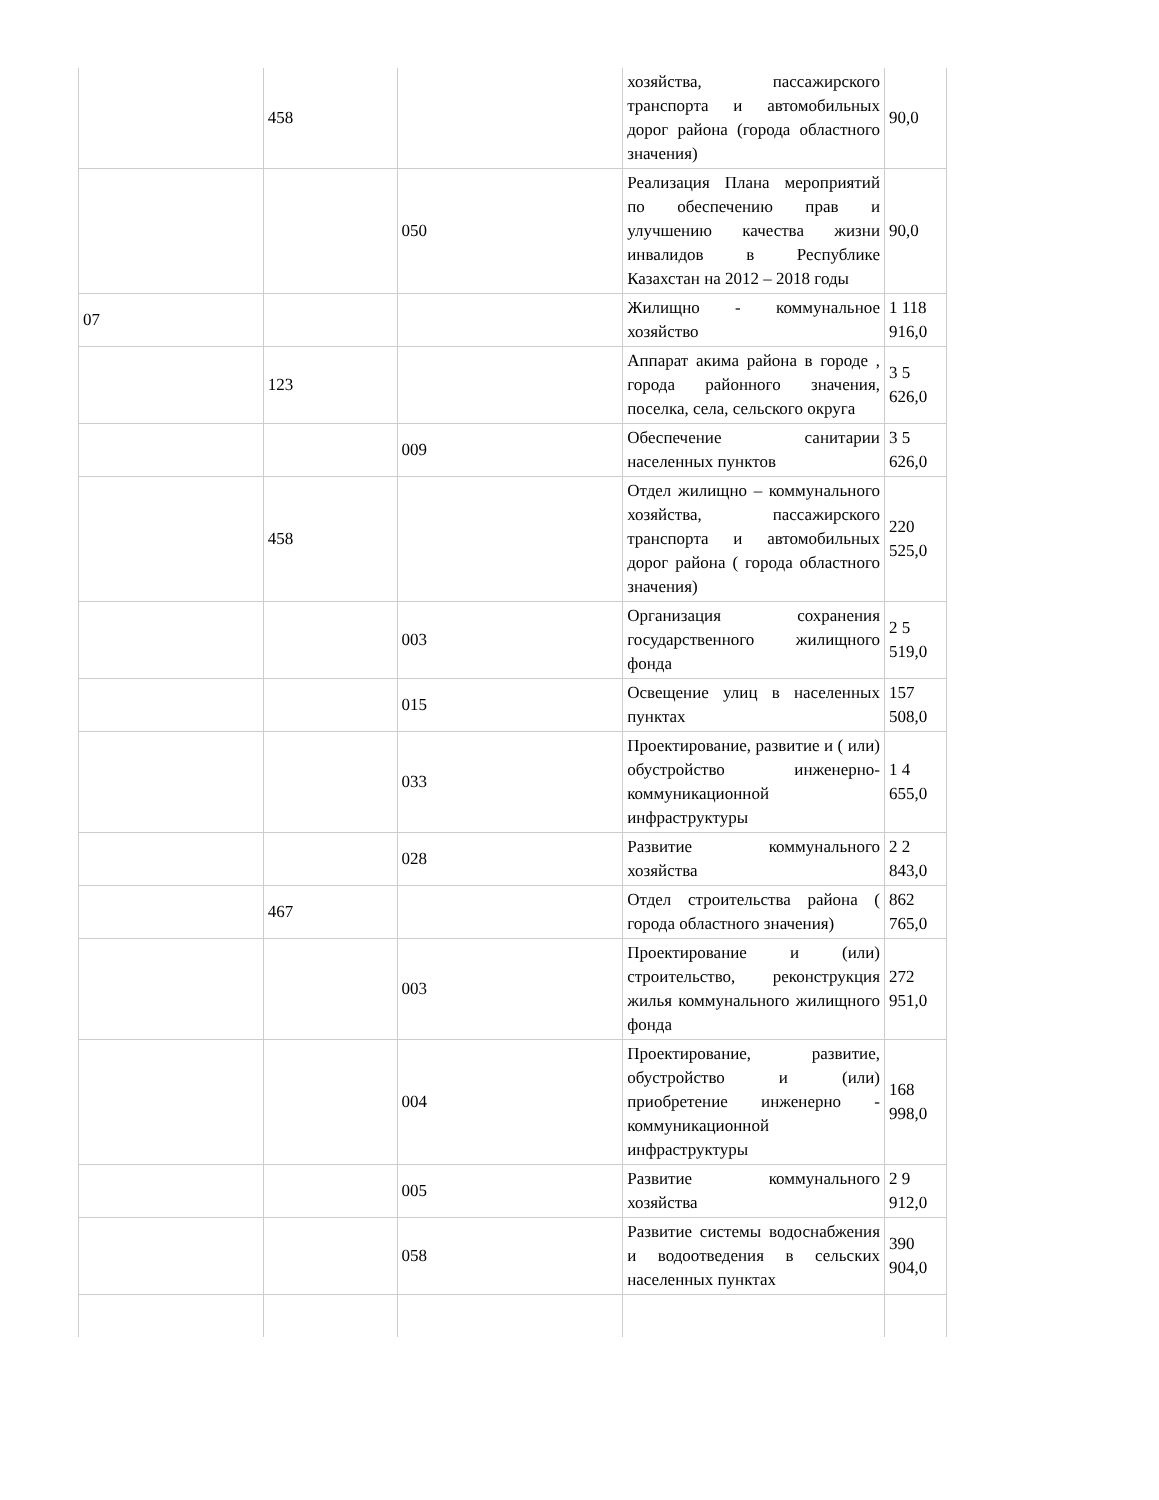| | 458 | | хозяйства, пассажирского транспорта и автомобильных дорог района (города областного значения) | 90,0 |
| | | 050 | Реализация Плана мероприятий по обеспечению прав и улучшению качества жизни инвалидов в Республике Казахстан на 2012 – 2018 годы | 90,0 |
| 07 | | | Жилищно - коммунальное хозяйство | 1 118 916,0 |
| | 123 | | Аппарат акима района в городе , города районного значения, поселка, села, сельского округа | 3 5 626,0 |
| | | 009 | Обеспечение санитарии населенных пунктов | 3 5 626,0 |
| | 458 | | Отдел жилищно – коммунального хозяйства, пассажирского транспорта и автомобильных дорог района ( города областного значения) | 220 525,0 |
| | | 003 | Организация сохранения государственного жилищного фонда | 2 5 519,0 |
| | | 015 | Освещение улиц в населенных пунктах | 157 508,0 |
| | | 033 | Проектирование, развитие и ( или) обустройство инженерно-коммуникационной инфраструктуры | 1 4 655,0 |
| | | 028 | Развитие коммунального хозяйства | 2 2 843,0 |
| | 467 | | Отдел строительства района ( города областного значения) | 862 765,0 |
| | | 003 | Проектирование и (или) строительство, реконструкция жилья коммунального жилищного фонда | 272 951,0 |
| | | 004 | Проектирование, развитие, обустройство и (или) приобретение инженерно - коммуникационной инфраструктуры | 168 998,0 |
| | | 005 | Развитие коммунального хозяйства | 2 9 912,0 |
| | | 058 | Развитие системы водоснабжения и водоотведения в сельских населенных пунктах | 390 904,0 |